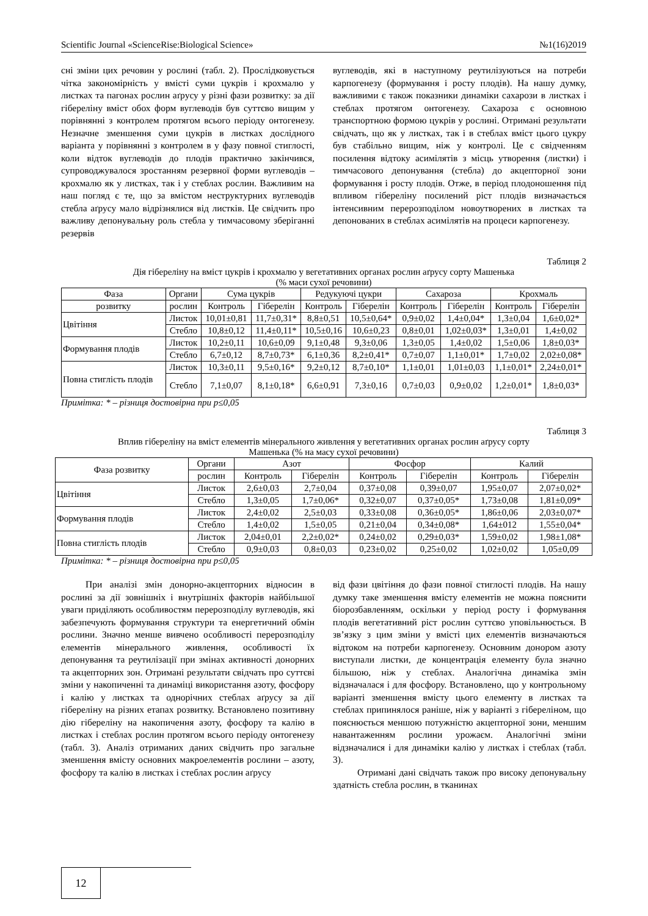Scientific Journal «ScienceRise:Biological Science» №1(16)2019
сні зміни цих речовин у рослині (табл. 2). Прослідковується чітка закономірність у вмісті суми цукрів і крохмалю у листках та пагонах рослин аґрусу у різні фази розвитку: за дії гібереліну вміст обох форм вуглеводів був суттєво вищим у порівнянні з контролем протягом всього періоду онтогенезу. Незначне зменшення суми цукрів в листках дослідного варіанта у порівнянні з контролем в у фазу повної стиглості, коли відток вуглеводів до плодів практично закінчився, супроводжувалося зростанням резервної форми вуглеводів – крохмалю як у листках, так і у стеблах рослин. Важливим на наш погляд є те, що за вмістом неструктурних вуглеводів стебла аґрусу мало відрізнялися від листків. Це свідчить про важливу депонувальну роль стебла у тимчасовому зберіганні резервів
вуглеводів, які в наступному реутилізуються на потреби карпогенезу (формування і росту плодів). На нашу думку, важливими є також показники динаміки сахарози в листках і стеблах протягом онтогенезу. Сахароза є основною транспортною формою цукрів у рослині. Отримані результати свідчать, що як у листках, так і в стеблах вміст цього цукру був стабільно вищим, ніж у контролі. Це є свідченням посилення відтоку асимілятів з місць утворення (листки) і тимчасового депонування (стебла) до акцепторної зони формування і росту плодів. Отже, в період плодоношення під впливом гібереліну посилений ріст плодів визначається інтенсивним перерозподілом новоутворених в листках та депонованих в стеблах асимілятів на процеси карпогенезу.
Таблиця 2
Дія гібереліну на вміст цукрів і крохмалю у вегетативних органах рослин аґрусу сорту Машенька
(% маси сухої речовини)
| Фаза | Органи | Сума цукрів | | Редукуючі цукри | | Сахароза | | Крохмаль | |
| --- | --- | --- | --- | --- | --- | --- | --- | --- | --- |
| розвитку | рослин | Контроль | Гіберелін | Контроль | Гіберелін | Контроль | Гіберелін | Контроль | Гіберелін |
| Цвітіння | Листок | 10,01±0,81 | 11,7±0,31* | 8,8±0,51 | 10,5±0,64* | 0,9±0,02 | 1,4±0,04* | 1,3±0,04 | 1,6±0,02* |
| | Стебло | 10,8±0,12 | 11,4±0,11* | 10,5±0,16 | 10,6±0,23 | 0,8±0,01 | 1,02±0,03* | 1,3±0,01 | 1,4±0,02 |
| Формування плодів | Листок | 10,2±0,11 | 10,6±0,09 | 9,1±0,48 | 9,3±0,06 | 1,3±0,05 | 1,4±0,02 | 1,5±0,06 | 1,8±0,03* |
| | Стебло | 6,7±0,12 | 8,7±0,73* | 6,1±0,36 | 8,2±0,41* | 0,7±0,07 | 1,1±0,01* | 1,7±0,02 | 2,02±0,08* |
| Повна стиглість плодів | Листок | 10,3±0,11 | 9,5±0,16* | 9,2±0,12 | 8,7±0,10* | 1,1±0,01 | 1,01±0,03 | 1,1±0,01* | 2,24±0,01* |
| | Стебло | 7,1±0,07 | 8,1±0,18* | 6,6±0,91 | 7,3±0,16 | 0,7±0,03 | 0,9±0,02 | 1,2±0,01* | 1,8±0,03* |
Примітка: * – різниця достовірна при p≤0,05
Таблиця 3
Вплив гібереліну на вміст елементів мінерального живлення у вегетативних органах рослин аґрусу сорту
Машенька (% на масу сухої речовини)
| Фаза розвитку | Органи | Азот | | Фосфор | | Калий | |
| --- | --- | --- | --- | --- | --- | --- | --- |
| | рослин | Контроль | Гіберелін | Контроль | Гіберелін | Контроль | Гіберелін |
| Цвітіння | Листок | 2,6±0,03 | 2,7±0,04 | 0,37±0,08 | 0,39±0,07 | 1,95±0,07 | 2,07±0,02* |
| | Стебло | 1,3±0,05 | 1,7±0,06* | 0,32±0,07 | 0,37±0,05* | 1,73±0,08 | 1,81±0,09* |
| Формування плодів | Листок | 2,4±0,02 | 2,5±0,03 | 0,33±0,08 | 0,36±0,05* | 1,86±0,06 | 2,03±0,07* |
| | Стебло | 1,4±0,02 | 1,5±0,05 | 0,21±0,04 | 0,34±0,08* | 1,64±012 | 1,55±0,04* |
| Повна стиглість плодів | Листок | 2,04±0,01 | 2,2±0,02* | 0,24±0,02 | 0,29±0,03* | 1,59±0,02 | 1,98±1,08* |
| | Стебло | 0,9±0,03 | 0,8±0,03 | 0,23±0,02 | 0,25±0,02 | 1,02±0,02 | 1,05±0,09 |
Примітка: * – різниця достовірна при p≤0,05
При аналізі змін донорно-акцепторних відносин в рослині за дії зовнішніх і внутрішніх факторів найбільшої уваги приділяють особливостям перерозподілу вуглеводів, які забезпечують формування структури та енергетичний обмін рослини. Значно менше вивчено особливості перерозподілу елементів мінерального живлення, особливості їх депонування та реутилізації при змінах активності донорних та акцепторних зон. Отримані результати свідчать про суттєві зміни у накопиченні та динаміці використання азоту, фосфору і калію у листках та однорічних стеблах аґрусу за дії гібереліну на різних етапах розвитку. Встановлено позитивну дію гібереліну на накопичення азоту, фосфору та калію в листках і стеблах рослин протягом всього періоду онтогенезу (табл. 3). Аналіз отриманих даних свідчить про загальне зменшення вмісту основних макроелементів рослини – азоту, фосфору та калію в листках і стеблах рослин аґрусу
від фази цвітіння до фази повної стиглості плодів. На нашу думку таке зменшення вмісту елементів не можна пояснити біорозбавленням, оскільки у період росту і формування плодів вегетативний ріст рослин суттєво уповільнюється. В зв’язку з цим зміни у вмісті цих елементів визначаються відтоком на потреби карпогенезу. Основним донором азоту виступали листки, де концентрація елементу була значно більшою, ніж у стеблах. Аналогічна динаміка змін відзначалася і для фосфору. Встановлено, що у контрольному варіанті зменшення вмісту цього елементу в листках та стеблах припинялося раніше, ніж у варіанті з гібереліном, що пояснюється меншою потужністю акцепторної зони, меншим навантаженням рослини урожаєм. Аналогічні зміни відзначалися і для динаміки калію у листках і стеблах (табл. 3).
Отримані дані свідчать також про високу депонувальну здатність стебла рослин, в тканинах
12